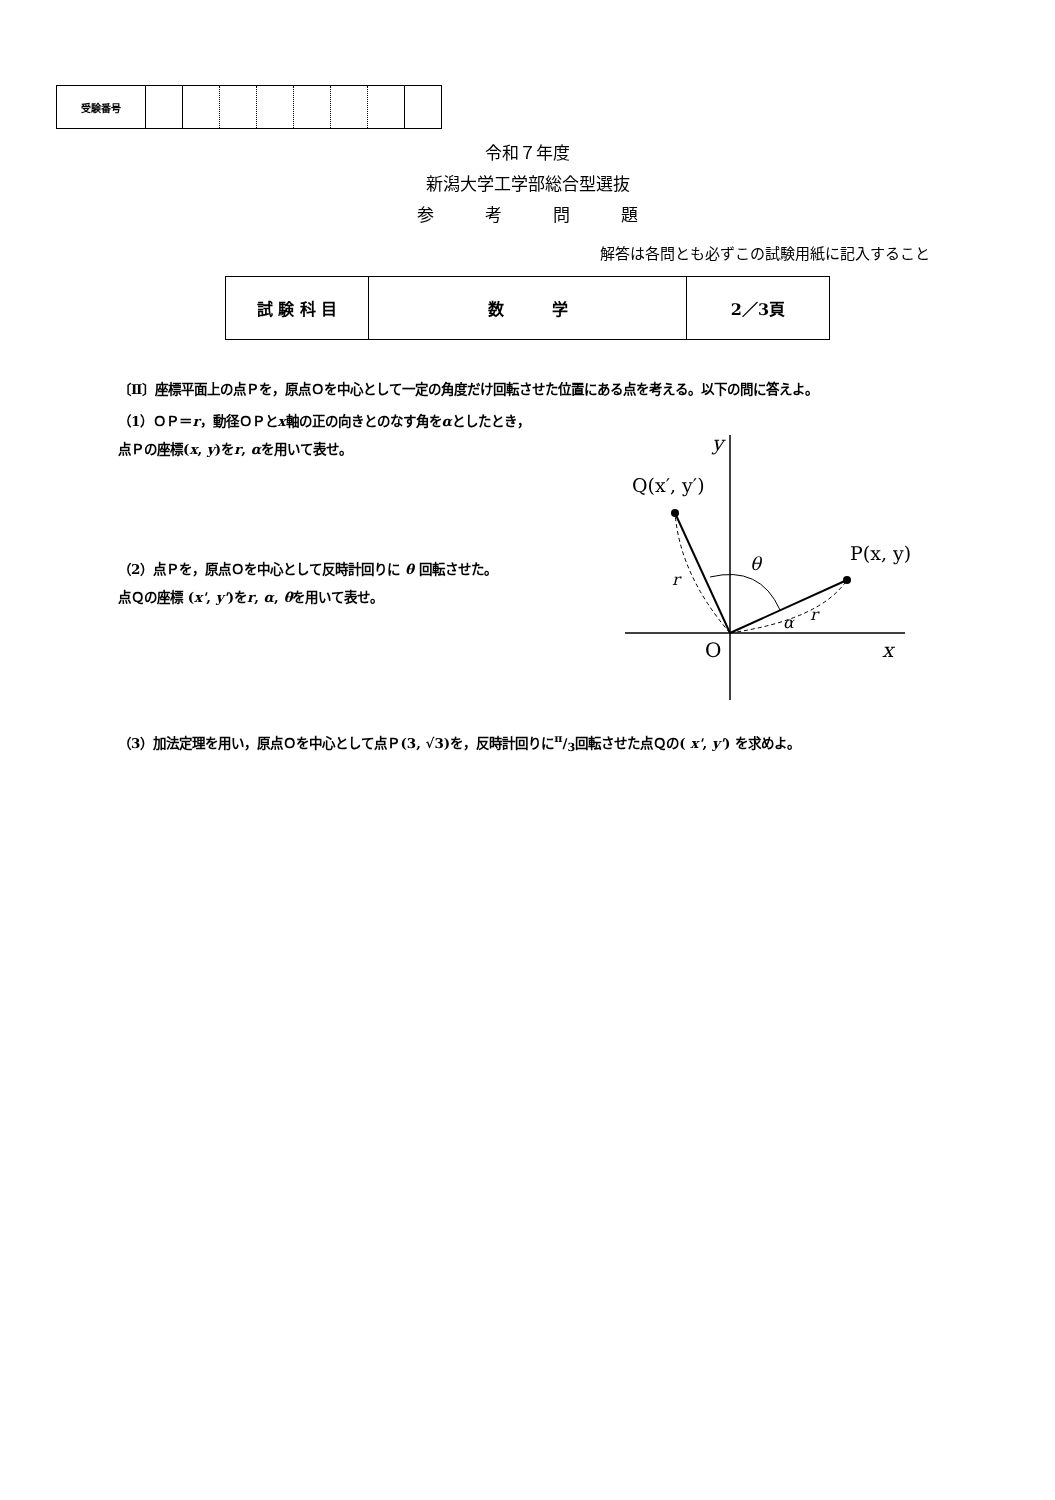| 受験番号 | | | | | | | | |
令和７年度
新潟大学工学部総合型選抜
参　　　考　　　問　　　題
解答は各問とも必ずこの試験用紙に記入すること
| 試 験 科 目 | 数 学 | 2／3頁 |
〔Ⅱ〕座標平面上の点Ｐを，原点Ｏを中心として一定の角度だけ回転させた位置にある点を考える。以下の問に答えよ。
（1）ＯＰ＝r，動径ＯＰとx軸の正の向きとのなす角をαとしたとき，
点Ｐの座標(x, y)をr, αを用いて表せ。
（2）点Ｐを，原点Ｏを中心として反時計回りに θ 回転させた。
点Ｑの座標 (x', y')をr, α, θを用いて表せ。
（3）加法定理を用い，原点Ｏを中心として点Ｐ(3, √3)を，反時計回りにπ/3回転させた点Ｑの( x', y') を求めよ。
y
Q(x′, y′)
P(x, y)
θ
r
r
α
O
x